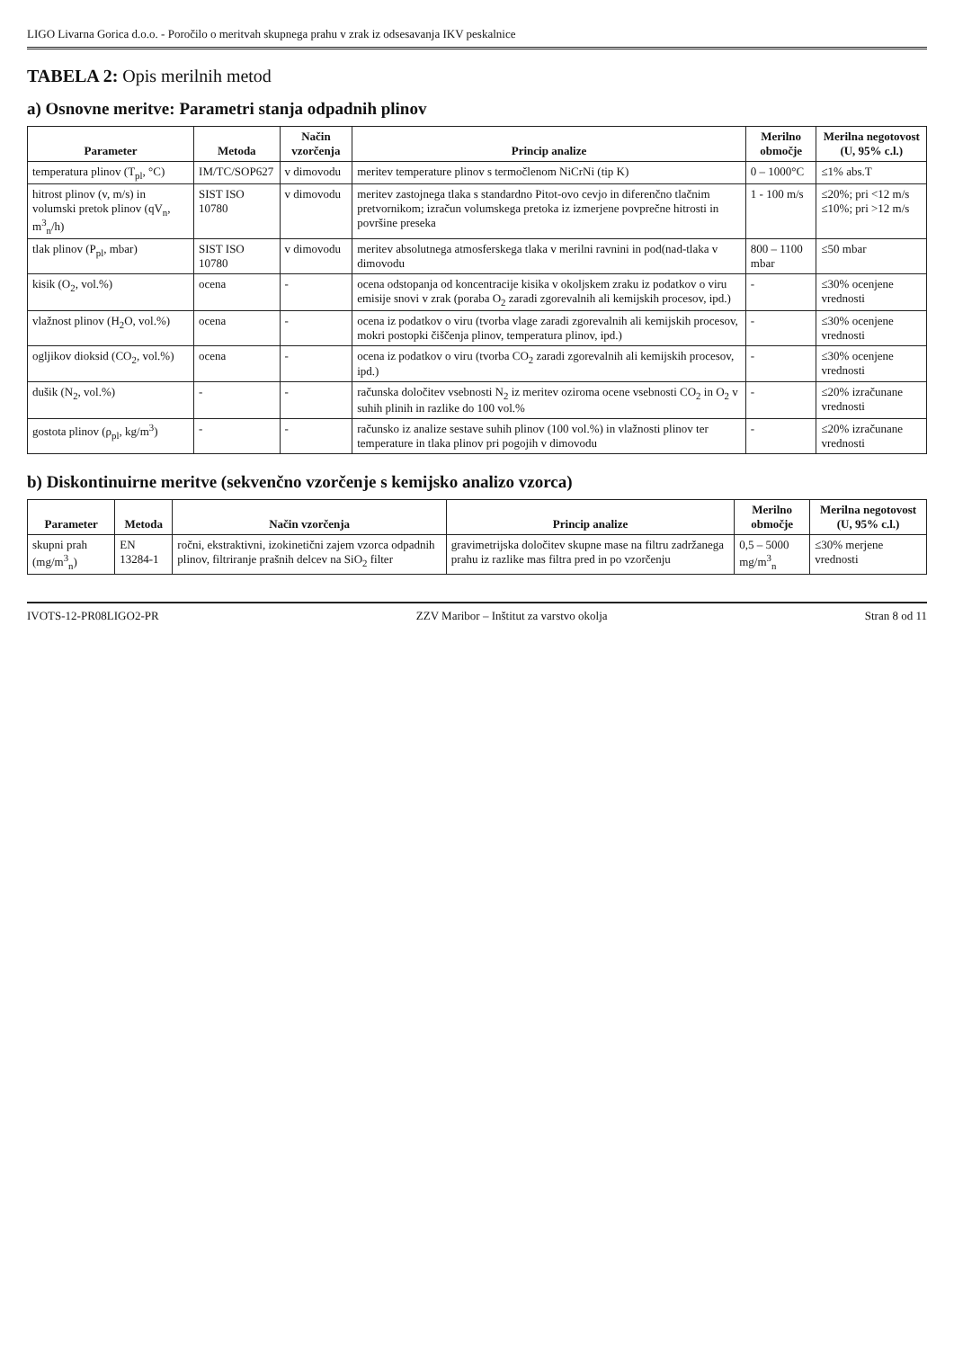LIGO Livarna Gorica d.o.o. - Poročilo o meritvah skupnega prahu v zrak iz odsesavanja IKV peskalnice
TABELA 2: Opis merilnih metod
a) Osnovne meritve: Parametri stanja odpadnih plinov
| Parameter | Metoda | Način vzorčenja | Princip analize | Merilno območje | Merilna negotovost (U, 95% c.l.) |
| --- | --- | --- | --- | --- | --- |
| temperatura plinov (T<sub>pl</sub>, °C) | IM/TC/SOP627 | v dimovodu | meritev temperature plinov s termočlenom NiCrNi (tip K) | 0 – 1000°C | ≤1% abs.T |
| hitrost plinov (v, m/s) in volumski pretok plinov (qV<sub>n</sub>, m<sup>3</sup><sub>n</sub>/h) | SIST ISO 10780 | v dimovodu | meritev zastojnega tlaka s standardno Pitot-ovo cevjo in diferenčno tlačnim pretvornikom; izračun volumskega pretoka iz izmerjene povprečne hitrosti in površine preseka | 1 - 100 m/s | ≤20%; pri <12 m/s ≤10%; pri >12 m/s |
| tlak plinov (P<sub>pl</sub>, mbar) | SIST ISO 10780 | v dimovodu | meritev absolutnega atmosferskega tlaka v merilni ravnini in pod(nad-tlaka v dimovodu | 800 – 1100 mbar | ≤50 mbar |
| kisik (O<sub>2</sub>, vol.%) | ocena | - | ocena odstopanja od koncentracije kisika v okoljskem zraku iz podatkov o viru emisije snovi v zrak (poraba O<sub>2</sub> zaradi zgorevalnih ali kemijskih procesov, ipd.) | - | ≤30% ocenjene vrednosti |
| vlažnost plinov (H<sub>2</sub>O, vol.%) | ocena | - | ocena iz podatkov o viru (tvorba vlage zaradi zgorevalnih ali kemijskih procesov, mokri postopki čiščenja plinov, temperatura plinov, ipd.) | - | ≤30% ocenjene vrednosti |
| ogljikov dioksid (CO<sub>2</sub>, vol.%) | ocena | - | ocena iz podatkov o viru (tvorba CO<sub>2</sub> zaradi zgorevalnih ali kemijskih procesov, ipd.) | - | ≤30% ocenjene vrednosti |
| dušik (N<sub>2</sub>, vol.%) | - | - | računska določitev vsebnosti N<sub>2</sub> iz meritev oziroma ocene vsebnosti CO<sub>2</sub> in O<sub>2</sub> v suhih plinih in razlike do 100 vol.% | - | ≤20% izračunane vrednosti |
| gostota plinov (ρ<sub>pl</sub>, kg/m<sup>3</sup>) | - | - | računsko iz analize sestave suhih plinov (100 vol.%) in vlažnosti plinov ter temperature in tlaka plinov pri pogojih v dimovodu | - | ≤20% izračunane vrednosti |
b) Diskontinuirne meritve (sekvenčno vzorčenje s kemijsko analizo vzorca)
| Parameter | Metoda | Način vzorčenja | Princip analize | Merilno območje | Merilna negotovost (U, 95% c.l.) |
| --- | --- | --- | --- | --- | --- |
| skupni prah (mg/m<sup>3</sup><sub>n</sub>) | EN 13284-1 | ročni, ekstraktivni, izokinetični zajem vzorca odpadnih plinov, filtriranje prašnih delcev na SiO<sub>2</sub> filter | gravimetrijska določitev skupne mase na filtru zadržanega prahu iz razlike mas filtra pred in po vzorčenju | 0,5 – 5000 mg/m<sup>3</sup><sub>n</sub> | ≤30% merjene vrednosti |
IVOTS-12-PR08LIGO2-PR ZZV Maribor – Inštitut za varstvo okolja Stran 8 od 11